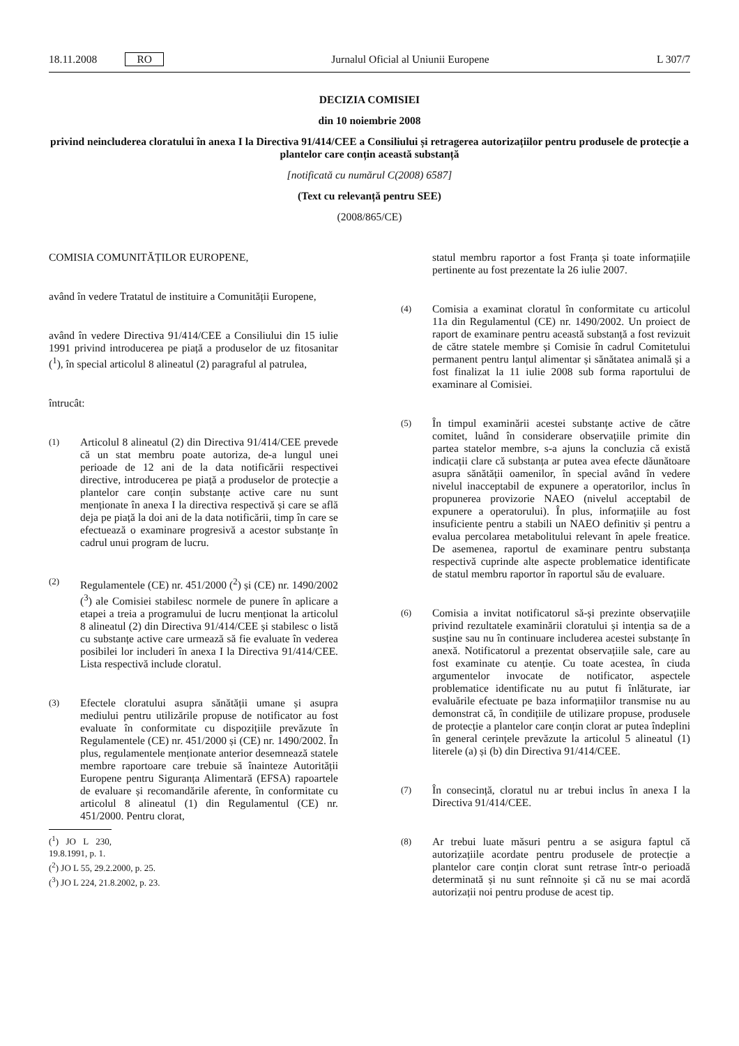18.11.2008 RO Jurnalul Oficial al Uniunii Europene L 307/7
DECIZIA COMISIEI
din 10 noiembrie 2008
privind neincluderea cloratului în anexa I la Directiva 91/414/CEE a Consiliului și retragerea autorizațiilor pentru produsele de protecție a plantelor care conțin această substanță
[notificată cu numărul C(2008) 6587]
(Text cu relevanță pentru SEE)
(2008/865/CE)
COMISIA COMUNITĂȚILOR EUROPENE,
având în vedere Tratatul de instituire a Comunității Europene,
având în vedere Directiva 91/414/CEE a Consiliului din 15 iulie 1991 privind introducerea pe piață a produselor de uz fitosanitar (<sup>1</sup>), în special articolul 8 alineatul (2) paragraful al patrulea,
întrucât:
(1)
Articolul 8 alineatul (2) din Directiva 91/414/CEE prevede că un stat membru poate autoriza, de-a lungul unei perioade de 12 ani de la data notificării respectivei directive, introducerea pe piață a produselor de protecție a plantelor care conțin substanțe active care nu sunt menționate în anexa I la directiva respectivă și care se află deja pe piață la doi ani de la data notificării, timp în care se efectuează o examinare progresivă a acestor substanțe în cadrul unui program de lucru.
(2)
Regulamentele (CE) nr. 451/2000 (<sup>2</sup>) și (CE) nr. 1490/2002 (<sup>3</sup>) ale Comisiei stabilesc normele de punere în aplicare a etapei a treia a programului de lucru menționat la articolul 8 alineatul (2) din Directiva 91/414/CEE și stabilesc o listă cu substanțe active care urmează să fie evaluate în vederea posibilei lor includeri în anexa I la Directiva 91/414/CEE. Lista respectivă include cloratul.
(3)
Efectele cloratului asupra sănătății umane și asupra mediului pentru utilizările propuse de notificator au fost evaluate în conformitate cu dispozițiile prevăzute în Regulamentele (CE) nr. 451/2000 și (CE) nr. 1490/2002. În plus, regulamentele menționate anterior desemnează statele membre raportoare care trebuie să înainteze Autorității Europene pentru Siguranța Alimentară (EFSA) rapoartele de evaluare și recomandările aferente, în conformitate cu articolul 8 alineatul (1) din Regulamentul (CE) nr. 451/2000. Pentru clorat,
(<sup>1</sup>) JO L 230, 19.8.1991, p. 1.
(<sup>2</sup>) JO L 55, 29.2.2000, p. 25.
(<sup>3</sup>) JO L 224, 21.8.2002, p. 23.
statul membru raportor a fost Franța și toate informațiile pertinente au fost prezentate la 26 iulie 2007.
(4)
Comisia a examinat cloratul în conformitate cu articolul 11a din Regulamentul (CE) nr. 1490/2002. Un proiect de raport de examinare pentru această substanță a fost revizuit de către statele membre și Comisie în cadrul Comitetului permanent pentru lanțul alimentar și sănătatea animală și a fost finalizat la 11 iulie 2008 sub forma raportului de examinare al Comisiei.
(5)
În timpul examinării acestei substanțe active de către comitet, luând în considerare observațiile primite din partea statelor membre, s-a ajuns la concluzia că există indicații clare că substanța ar putea avea efecte dăunătoare asupra sănătății oamenilor, în special având în vedere nivelul inacceptabil de expunere a operatorilor, inclus în propunerea provizorie NAEO (nivelul acceptabil de expunere a operatorului). În plus, informațiile au fost insuficiente pentru a stabili un NAEO definitiv și pentru a evalua percolarea metabolitului relevant în apele freatice. De asemenea, raportul de examinare pentru substanța respectivă cuprinde alte aspecte problematice identificate de statul membru raportor în raportul său de evaluare.
(6)
Comisia a invitat notificatorul să-și prezinte observațiile privind rezultatele examinării cloratului și intenția sa de a susține sau nu în continuare includerea acestei substanțe în anexă. Notificatorul a prezentat observațiile sale, care au fost examinate cu atenție. Cu toate acestea, în ciuda argumentelor invocate de notificator, aspectele problematice identificate nu au putut fi înlăturate, iar evaluările efectuate pe baza informațiilor transmise nu au demonstrat că, în condițiile de utilizare propuse, produsele de protecție a plantelor care conțin clorat ar putea îndeplini în general cerințele prevăzute la articolul 5 alineatul (1) literele (a) și (b) din Directiva 91/414/CEE.
(7)
În consecință, cloratul nu ar trebui inclus în anexa I la Directiva 91/414/CEE.
(8)
Ar trebui luate măsuri pentru a se asigura faptul că autorizațiile acordate pentru produsele de protecție a plantelor care conțin clorat sunt retrase într-o perioadă determinată și nu sunt reînnoite și că nu se mai acordă autorizații noi pentru produse de acest tip.